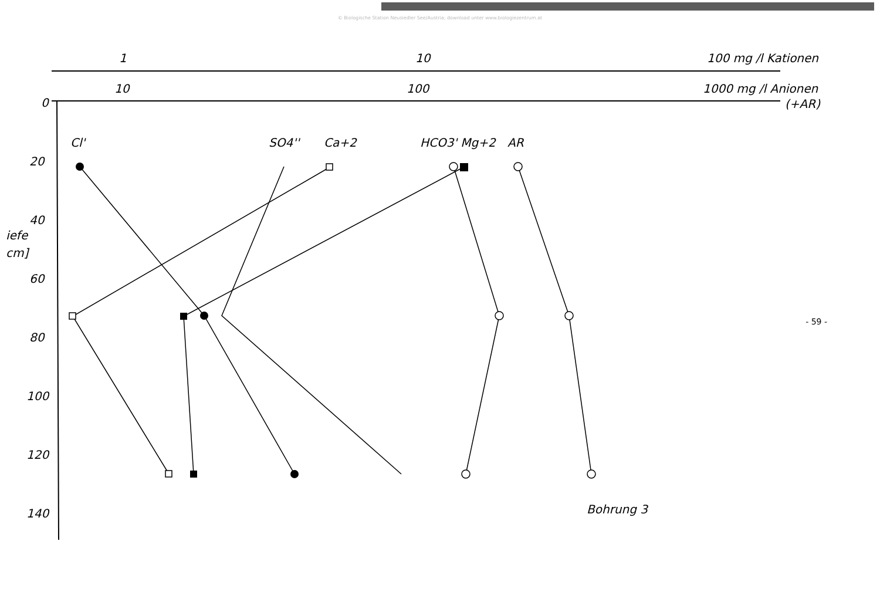© Biologische Station Neusiedler See/Austria; download unter www.biologiezentrum.at
1
10
100 mg /l Kationen
10
100
1000 mg /l Anionen
(+AR)
0
20
40
60
80
100
120
140
iefe
cm]
Cl'
SO4''
Ca+2
HCO3' Mg+2
AR
Bohrung 3
- 59 -